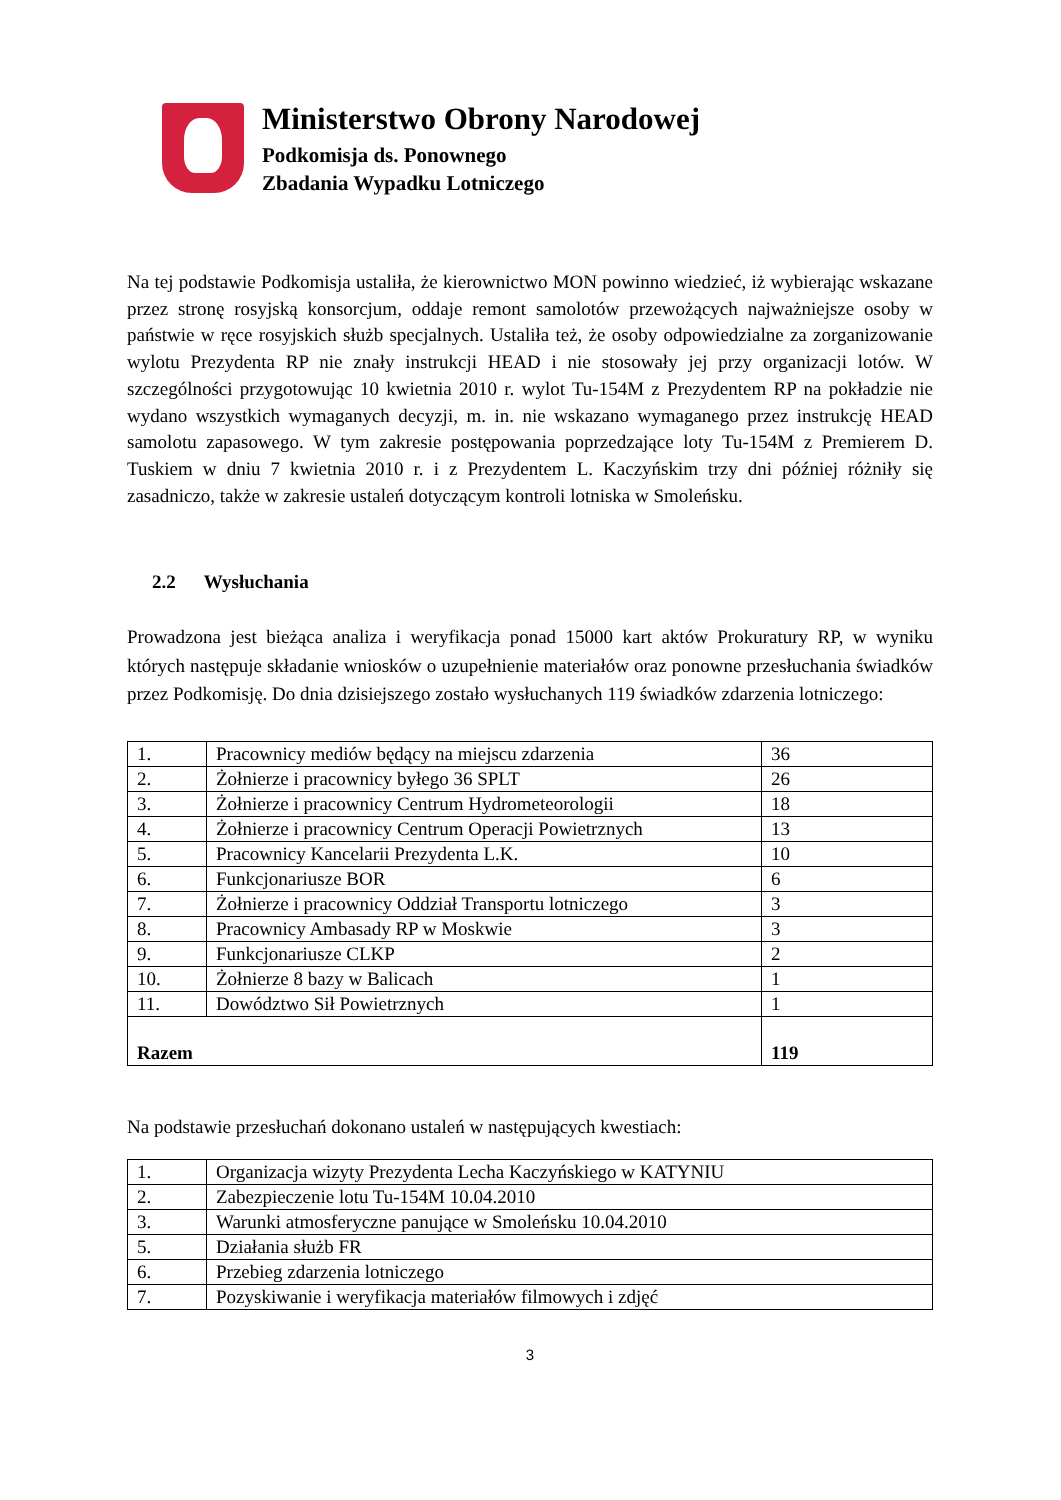Ministerstwo Obrony Narodowej
Podkomisja ds. Ponownego
Zbadania Wypadku Lotniczego
Na tej podstawie Podkomisja ustaliła, że kierownictwo MON powinno wiedzieć, iż wybierając wskazane przez stronę rosyjską konsorcjum, oddaje remont samolotów przewożących najważniejsze osoby w państwie w ręce rosyjskich służb specjalnych. Ustaliła też, że osoby odpowiedzialne za zorganizowanie wylotu Prezydenta RP nie znały instrukcji HEAD i nie stosowały jej przy organizacji lotów. W szczególności przygotowując 10 kwietnia 2010 r. wylot Tu-154M z Prezydentem RP na pokładzie nie wydano wszystkich wymaganych decyzji, m. in. nie wskazano wymaganego przez instrukcję HEAD samolotu zapasowego. W tym zakresie postępowania poprzedzające loty Tu-154M z Premierem D. Tuskiem w dniu 7 kwietnia 2010 r. i z Prezydentem L. Kaczyńskim trzy dni później różniły się zasadniczo, także w zakresie ustaleń dotyczącym kontroli lotniska w Smoleńsku.
2.2 Wysłuchania
Prowadzona jest bieżąca analiza i weryfikacja ponad 15000 kart aktów Prokuratury RP, w wyniku których następuje składanie wniosków o uzupełnienie materiałów oraz ponowne przesłuchania świadków przez Podkomisję. Do dnia dzisiejszego zostało wysłuchanych 119 świadków zdarzenia lotniczego:
| 1. | Pracownicy mediów będący na miejscu zdarzenia | 36 |
| 2. | Żołnierze i pracownicy byłego 36 SPLT | 26 |
| 3. | Żołnierze i pracownicy Centrum Hydrometeorologii | 18 |
| 4. | Żołnierze i pracownicy Centrum Operacji Powietrznych | 13 |
| 5. | Pracownicy Kancelarii Prezydenta L.K. | 10 |
| 6. | Funkcjonariusze BOR | 6 |
| 7. | Żołnierze i pracownicy Oddział Transportu lotniczego | 3 |
| 8. | Pracownicy Ambasady RP w Moskwie | 3 |
| 9. | Funkcjonariusze CLKP | 2 |
| 10. | Żołnierze 8 bazy w Balicach | 1 |
| 11. | Dowództwo Sił Powietrznych | 1 |
| Razem | | 119 |
Na podstawie przesłuchań dokonano ustaleń w następujących kwestiach:
| 1. | Organizacja wizyty Prezydenta Lecha Kaczyńskiego w KATYNIU |
| 2. | Zabezpieczenie lotu Tu-154M 10.04.2010 |
| 3. | Warunki atmosferyczne panujące w Smoleńsku 10.04.2010 |
| 5. | Działania służb FR |
| 6. | Przebieg zdarzenia lotniczego |
| 7. | Pozyskiwanie i weryfikacja materiałów filmowych i zdjęć |
3